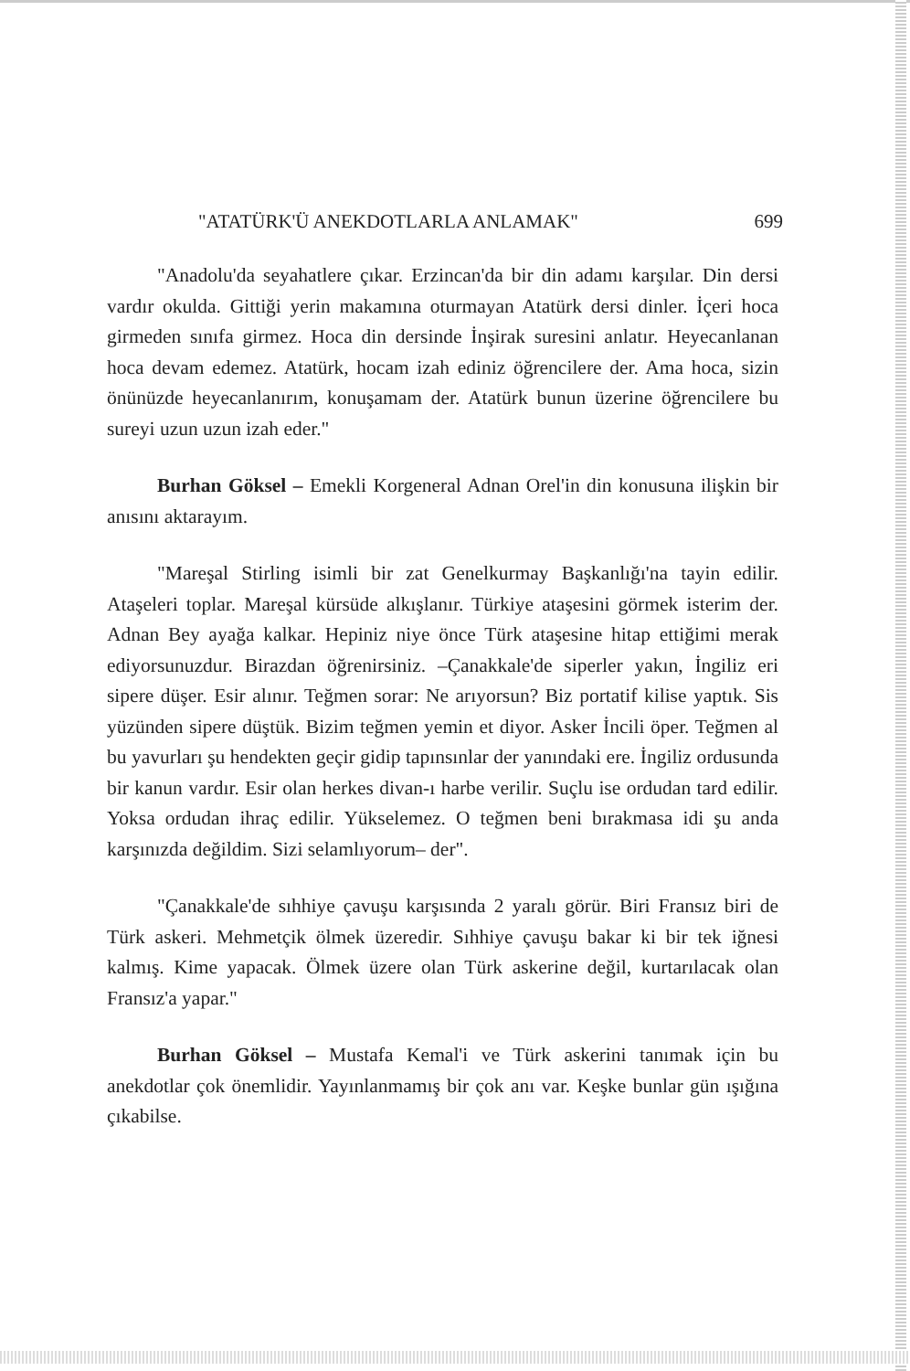"ATATÜRK'Ü ANEKDOTLARLA ANLAMAK" 699
"Anadolu'da seyahatlere çıkar. Erzincan'da bir din adamı karşılar. Din dersi vardır okulda. Gittiği yerin makamına oturmayan Atatürk dersi dinler. İçeri hoca girmeden sınıfa girmez. Hoca din dersinde İnşirak suresini anlatır. Heyecanlanan hoca devam edemez. Atatürk, hocam izah ediniz öğrencilere der. Ama hoca, sizin önünüzde heyecanlanırım, konuşamam der. Atatürk bunun üzerine öğrencilere bu sureyi uzun uzun izah eder."
Burhan Göksel – Emekli Korgeneral Adnan Orel'in din konusuna ilişkin bir anısını aktarayım.
"Mareşal Stirling isimli bir zat Genelkurmay Başkanlığı'na tayin edilir. Ataşeleri toplar. Mareşal kürsüde alkışlanır. Türkiye ataşesini görmek isterim der. Adnan Bey ayağa kalkar. Hepiniz niye önce Türk ataşesine hitap ettiğimi merak ediyorsunuzdur. Birazdan öğrenirsiniz. –Çanakkale'de siperler yakın, İngiliz eri sipere düşer. Esir alınır. Teğmen sorar: Ne arıyorsun? Biz portatif kilise yaptık. Sis yüzünden sipere düştük. Bizim teğmen yemin et diyor. Asker İncili öper. Teğmen al bu yavurları şu hendekten geçir gidip tapınsınlar der yanındaki ere. İngiliz ordusunda bir kanun vardır. Esir olan herkes divan-ı harbe verilir. Suçlu ise ordudan tard edilir. Yoksa ordudan ihraç edilir. Yükselemez. O teğmen beni bırakmasa idi şu anda karşınızda değildim. Sizi selamlıyorum– der".
"Çanakkale'de sıhhiye çavuşu karşısında 2 yaralı görür. Biri Fransız biri de Türk askeri. Mehmetçik ölmek üzeredir. Sıhhiye çavuşu bakar ki bir tek iğnesi kalmış. Kime yapacak. Ölmek üzere olan Türk askerine değil, kurtarılacak olan Fransız'a yapar."
Burhan Göksel – Mustafa Kemal'i ve Türk askerini tanımak için bu anekdotlar çok önemlidir. Yayınlanmamış bir çok anı var. Keşke bunlar gün ışığına çıkabilse.